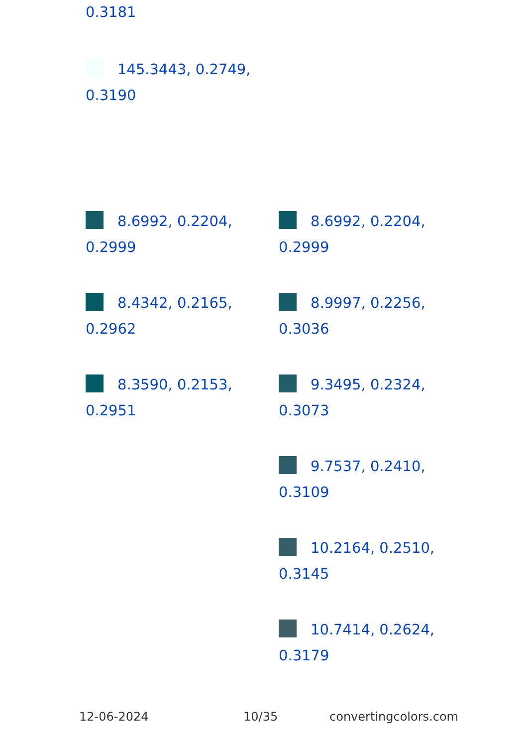0.3181
145.3443, 0.2749, 0.3190
8.6992, 0.2204, 0.2999
8.6992, 0.2204, 0.2999
8.4342, 0.2165, 0.2962
8.9997, 0.2256, 0.3036
8.3590, 0.2153, 0.2951
9.3495, 0.2324, 0.3073
9.7537, 0.2410, 0.3109
10.2164, 0.2510, 0.3145
10.7414, 0.2624, 0.3179
12-06-2024 10/35 convertingcolors.com